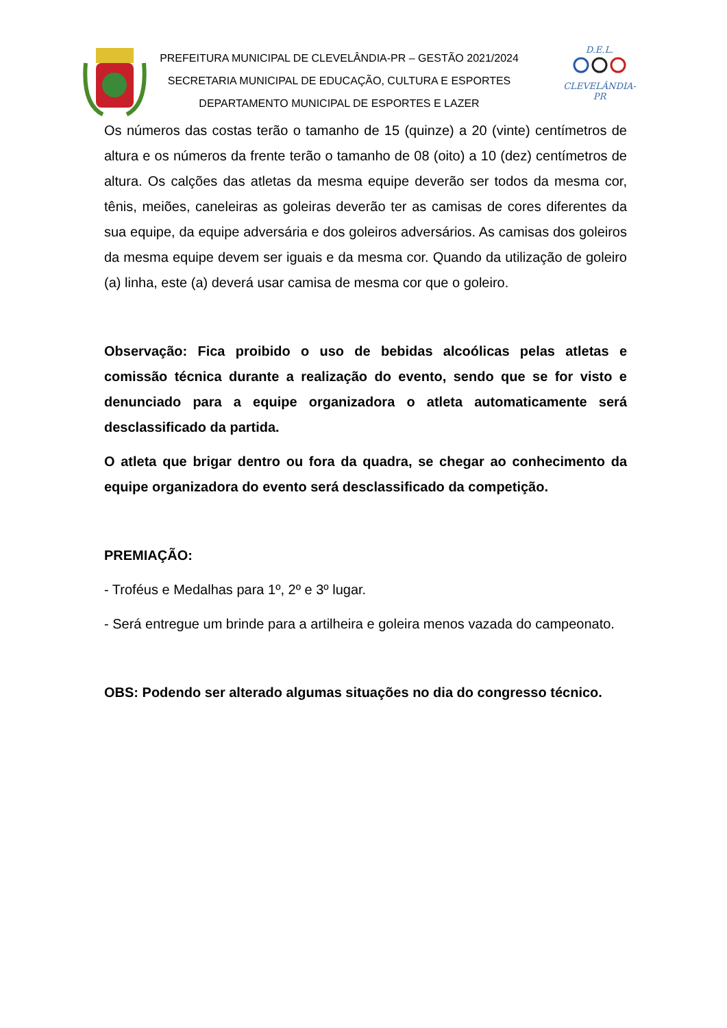PREFEITURA MUNICIPAL DE CLEVELÂNDIA-PR – GESTÃO 2021/2024
SECRETARIA MUNICIPAL DE EDUCAÇÃO, CULTURA E ESPORTES
DEPARTAMENTO MUNICIPAL DE ESPORTES E LAZER
D.E.L.
CLEVELÂNDIA-PR
Os números das costas terão o tamanho de 15 (quinze) a 20 (vinte) centímetros de altura e os números da frente terão o tamanho de 08 (oito) a 10 (dez) centímetros de altura. Os calções das atletas da mesma equipe deverão ser todos da mesma cor, tênis, meiões, caneleiras as goleiras deverão ter as camisas de cores diferentes da sua equipe, da equipe adversária e dos goleiros adversários. As camisas dos goleiros da mesma equipe devem ser iguais e da mesma cor. Quando da utilização de goleiro (a) linha, este (a) deverá usar camisa de mesma cor que o goleiro.
Observação: Fica proibido o uso de bebidas alcoólicas pelas atletas e comissão técnica durante a realização do evento, sendo que se for visto e denunciado para a equipe organizadora o atleta automaticamente será desclassificado da partida.
O atleta que brigar dentro ou fora da quadra, se chegar ao conhecimento da equipe organizadora do evento será desclassificado da competição.
PREMIAÇÃO:
- Troféus e Medalhas para 1º, 2º e 3º lugar.
- Será entregue um brinde para a artilheira e goleira menos vazada do campeonato.
OBS: Podendo ser alterado algumas situações no dia do congresso técnico.